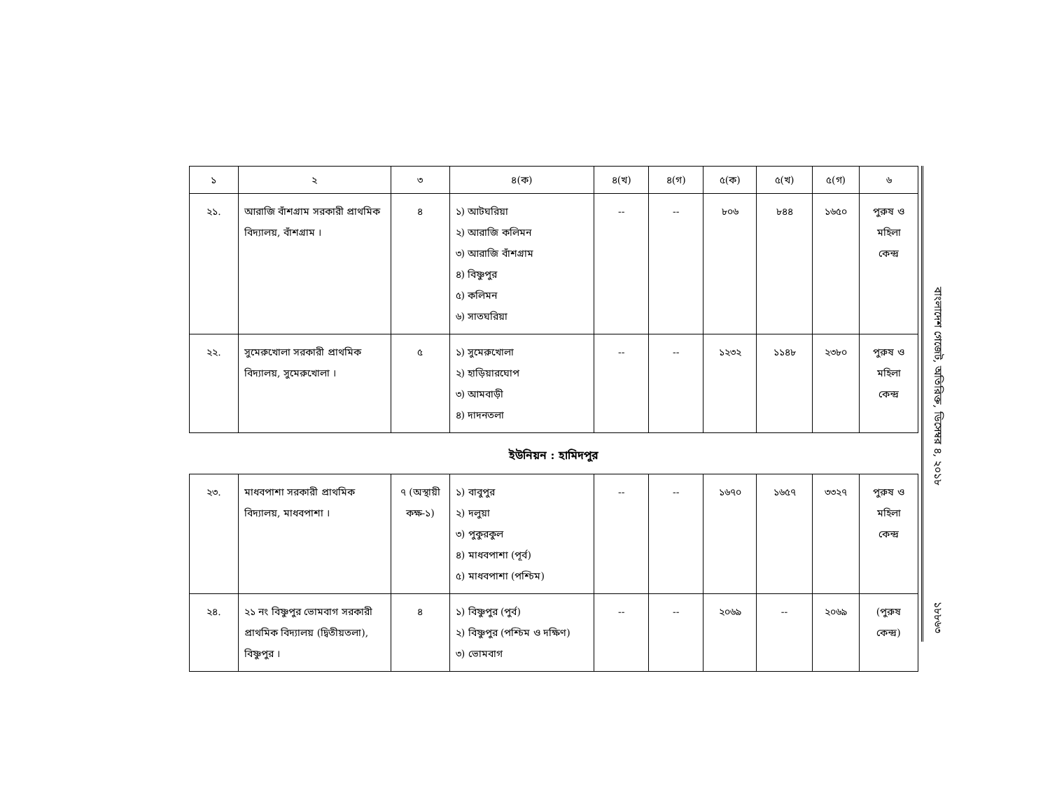| ১ | ২ | ৩ | ৪(ক) | ৪(খ) | ৪(গ) | ৫(ক) | ৫(খ) | ৫(গ) | ৬ |
| --- | --- | --- | --- | --- | --- | --- | --- | --- | --- |
| ২১. | আরাজি বাঁশগ্রাম সরকারী প্রাথমিক বিদ্যালয়, বাঁশগ্রাম । | ৪ | ১) আটঘরিয়া ২) আরাজি কলিমন ৩) আরাজি বাঁশগ্রাম ৪) বিষ্ণুপুর ৫) কলিমন ৬) সাতঘরিয়া | -- | -- | ৮০৬ | ৮৪৪ | ১৬৫০ | পুরুষ ও মহিলা কেন্দ্র |
| ২২. | সুমেরুখোলা সরকারী প্রাথমিক বিদ্যালয়, সুমেরুখোলা । | ৫ | ১) সুমেরুখোলা ২) হাড়িয়ারঘোপ ৩) আমবাড়ী ৪) দাদনতলা | -- | -- | ১২৩২ | ১১৪৮ | ২৩৮০ | পুরুষ ও মহিলা কেন্দ্র |
ইউনিয়ন : হামিদপুর
| ২৩. | মাধবপাশা সরকারী প্রাথমিক বিদ্যালয়, মাধবপাশা । | ৭ (অস্থায়ী কক্ষ-১) | ১) বাবুপুর ২) দলুয়া ৩) পুকুরকুল ৪) মাধবপাশা (পূর্ব) ৫) মাধবপাশা (পশ্চিম) | -- | -- | ১৬৭০ | ১৬৫৭ | ৩৩২৭ | পুরুষ ও মহিলা কেন্দ্র |
| ২৪. | ২১ নং বিষ্ণুপুর ভোমবাগ সরকারী প্রাথমিক বিদ্যালয় (দ্বিতীয়তলা), বিষ্ণুপুর । | ৪ | ১) বিষ্ণুপুর (পুর্ব) ২) বিষ্ণুপুর (পশ্চিম ও দক্ষিণ) ৩) ভোমবাগ | -- | -- | ২০৬৯ | -- | ২০৬৯ | (পুরুষ কেন্দ্র) |
বাংলাদেশ গেজেট, অতিরিক্ত, ডিসেম্বর ৪, ২০১৮
১৮৮৬৩